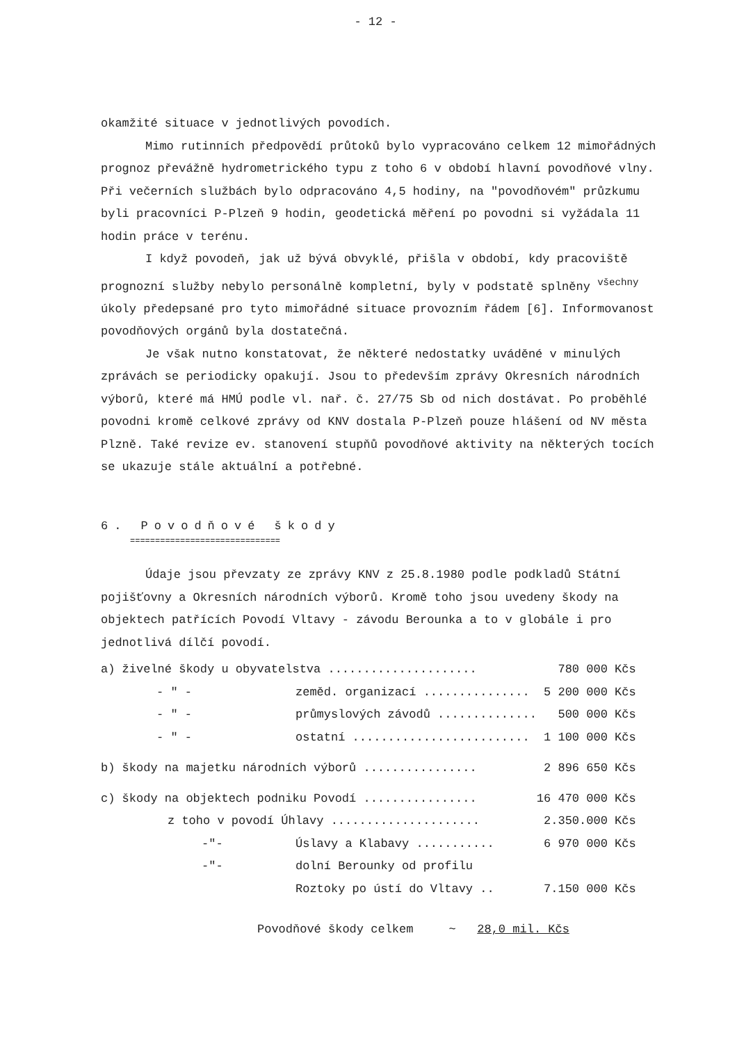- 12 -
okamžité situace v jednotlivých povodích.
Mimo rutinních předpovědí průtoků bylo vypracováno celkem 12 mimořádných prognoz převážně hydrometrického typu z toho 6 v období hlavní povodňové vlny. Při večerních službách bylo odpracováno 4,5 hodiny, na "povodňovém" průzkumu byli pracovníci P-Plzeň 9 hodin, geodetická měření po povodni si vyžádala 11 hodin práce v terénu.
I když povodeň, jak už bývá obvyklé, přišla v období, kdy pracoviště prognozní služby nebylo personálně kompletní, byly v podstatě splněny <sup>všechny</sup> úkoly předepsané pro tyto mimořádné situace provozním řádem [6]. Informovanost povodňových orgánů byla dostatečná.
Je však nutno konstatovat, že některé nedostatky uváděné v minulých zprávách se periodicky opakují. Jsou to především zprávy Okresních národních výborů, které má HMÚ podle vl. nař. č. 27/75 Sb od nich dostávat. Po proběhlé povodni kromě celkové zprávy od KNV dostala P-Plzeň pouze hlášení od NV města Plzně. Také revize ev. stanovení stupňů povodňové aktivity na některých tocích se ukazuje stále aktuální a potřebné.
6. Povodňové škody
==============================
Údaje jsou převzaty ze zprávy KNV z 25.8.1980 podle podkladů Státní pojišťovny a Okresních národních výborů. Kromě toho jsou uvedeny škody na objektech patřících Povodí Vltavy - závodu Berounka a to v globále i pro jednotlivá dílčí povodí.
| a) živelné škody u obyvatelstva ..................... | | | 780 000 Kčs |
| - " - | zeměd. organizací ............... | | 5 200 000 Kčs |
| - " - | průmyslových závodů .............. | | 500 000 Kčs |
| - " - | ostatní ......................... | | 1 100 000 Kčs |
| b) škody na majetku národních výborů ................ | | | 2 896 650 Kčs |
| c) škody na objektech podniku Povodí ................ | | | 16 470 000 Kčs |
| z toho v povodí Úhlavy ..................... | | | 2.350.000 Kčs |
| -"- | | Úslavy a Klabavy ........... | 6 970 000 Kčs |
| -"- | | dolní Berounky od profilu Roztoky po ústí do Vltavy .. | 7.150 000 Kčs |
Povodňové škody celkem ~ 28,0 mil. Kčs